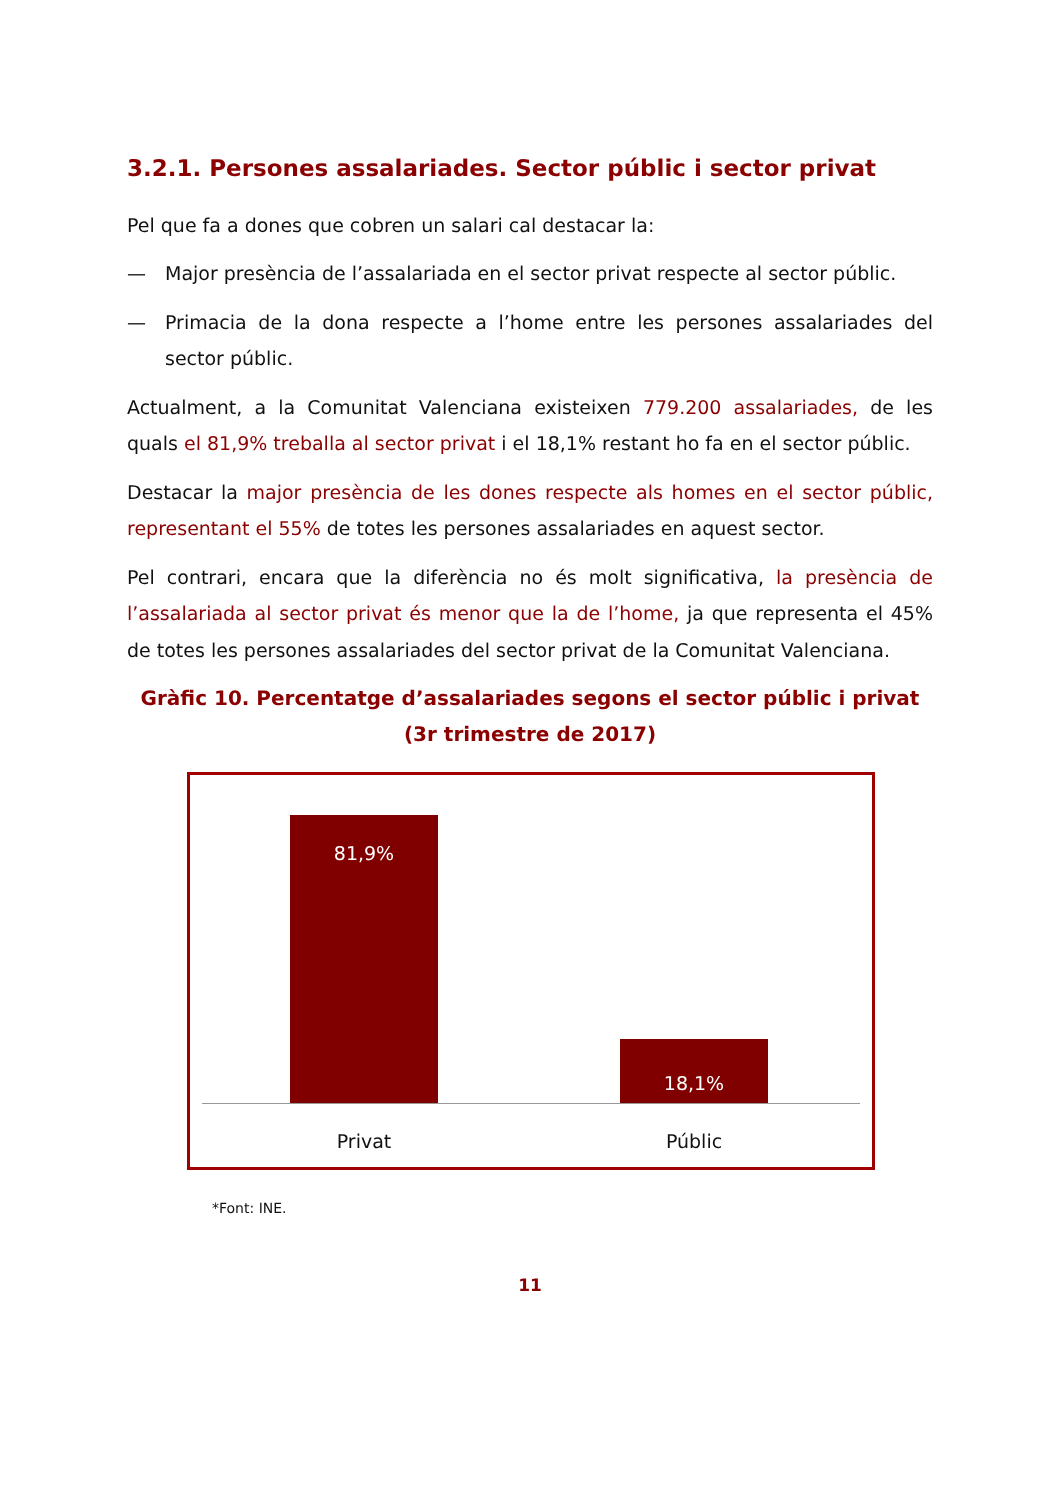3.2.1. Persones assalariades. Sector públic i sector privat
Pel que fa a dones que cobren un salari cal destacar la:
— Major presència de l’assalariada en el sector privat respecte al sector públic.
— Primacia de la dona respecte a l’home entre les persones assalariades del sector públic.
Actualment, a la Comunitat Valenciana existeixen 779.200 assalariades, de les quals el 81,9% treballa al sector privat i el 18,1% restant ho fa en el sector públic.
Destacar la major presència de les dones respecte als homes en el sector públic, representant el 55% de totes les persones assalariades en aquest sector.
Pel contrari, encara que la diferència no és molt significativa, la presència de l’assalariada al sector privat és menor que la de l’home, ja que representa el 45% de totes les persones assalariades del sector privat de la Comunitat Valenciana.
Gràfic 10. Percentatge d’assalariades segons el sector públic i privat
(3r trimestre de 2017)
81,9%
18,1%
Privat Públic
*Font: INE.
11